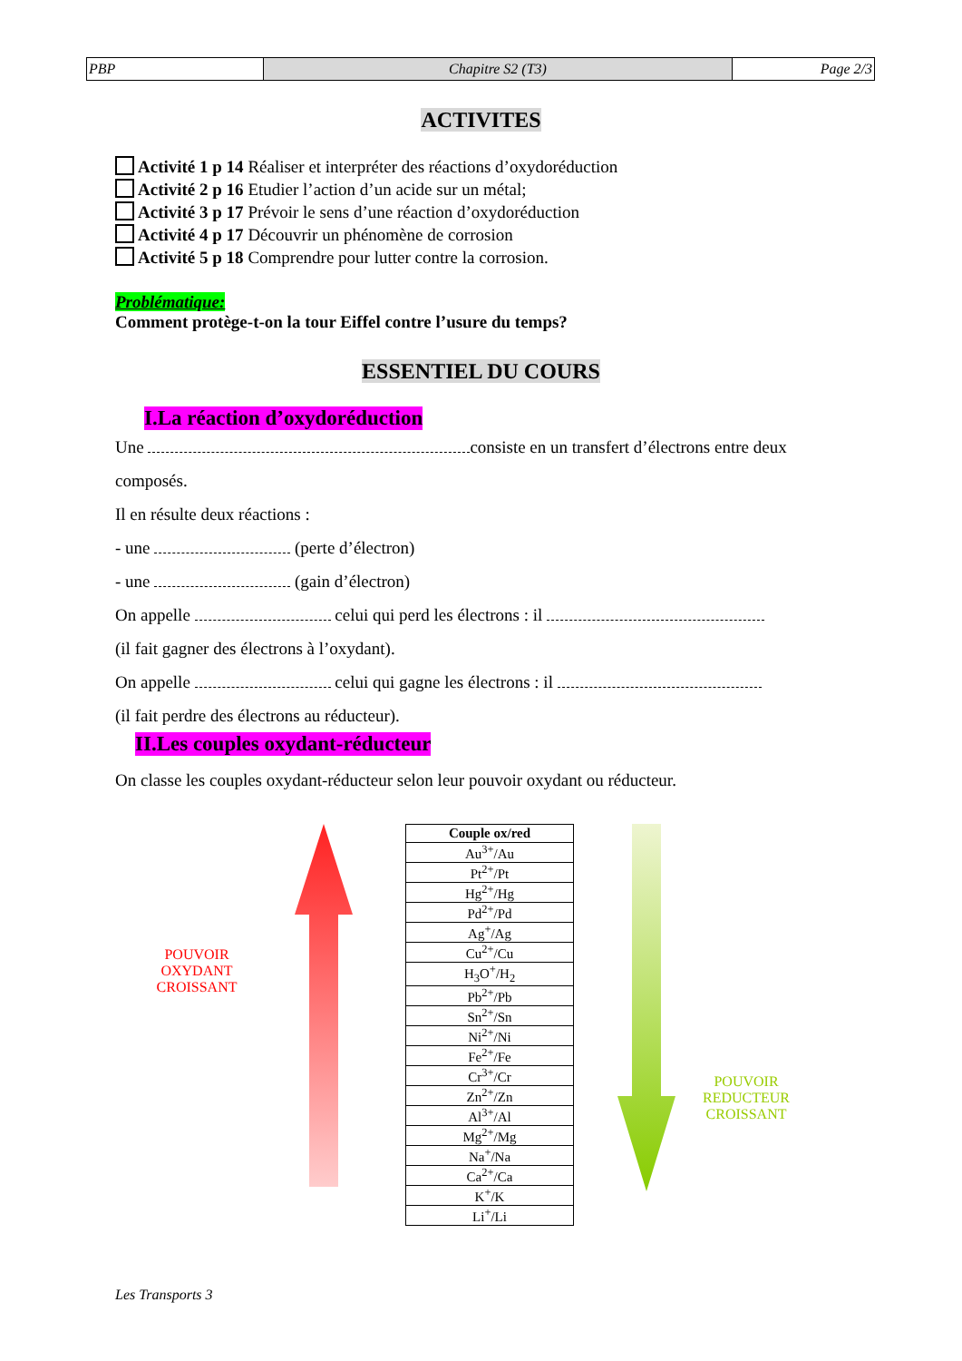| PBP | Chapitre S2 (T3) | Page 2/3 |
ACTIVITES
Activité 1 p 14 Réaliser et interpréter des réactions d’oxydoréduction
Activité 2 p 16 Etudier l’action d’un acide sur un métal;
Activité 3 p 17 Prévoir le sens d’une réaction d’oxydoréduction
Activité 4 p 17 Découvrir un phénomène de corrosion
Activité 5 p 18 Comprendre pour lutter contre la corrosion.
Problématique:
Comment protège-t-on la tour Eiffel contre l’usure du temps?
ESSENTIEL DU COURS
I.La réaction d’oxydoréduction
Une consiste en un transfert d’électrons entre deux
composés.
Il en résulte deux réactions :
- une (perte d’électron)
- une (gain d’électron)
On appelle celui qui perd les électrons : il
(il fait gagner des électrons à l’oxydant).
On appelle celui qui gagne les électrons : il
(il fait perdre des électrons au réducteur).
II.Les couples oxydant-réducteur
On classe les couples oxydant-réducteur selon leur pouvoir oxydant ou réducteur.
POUVOIR
OXYDANT
CROISSANT
| Couple ox/red |
| --- |
| Au<sup>3+</sup>/Au |
| Pt<sup>2+</sup>/Pt |
| Hg<sup>2+</sup>/Hg |
| Pd<sup>2+</sup>/Pd |
| Ag<sup>+</sup>/Ag |
| Cu<sup>2+</sup>/Cu |
| H<sub>3</sub>O<sup>+</sup>/H<sub>2</sub> |
| Pb<sup>2+</sup>/Pb |
| Sn<sup>2+</sup>/Sn |
| Ni<sup>2+</sup>/Ni |
| Fe<sup>2+</sup>/Fe |
| Cr<sup>3+</sup>/Cr |
| Zn<sup>2+</sup>/Zn |
| Al<sup>3+</sup>/Al |
| Mg<sup>2+</sup>/Mg |
| Na<sup>+</sup>/Na |
| Ca<sup>2+</sup>/Ca |
| K<sup>+</sup>/K |
| Li<sup>+</sup>/Li |
POUVOIR
REDUCTEUR
CROISSANT
Les Transports 3